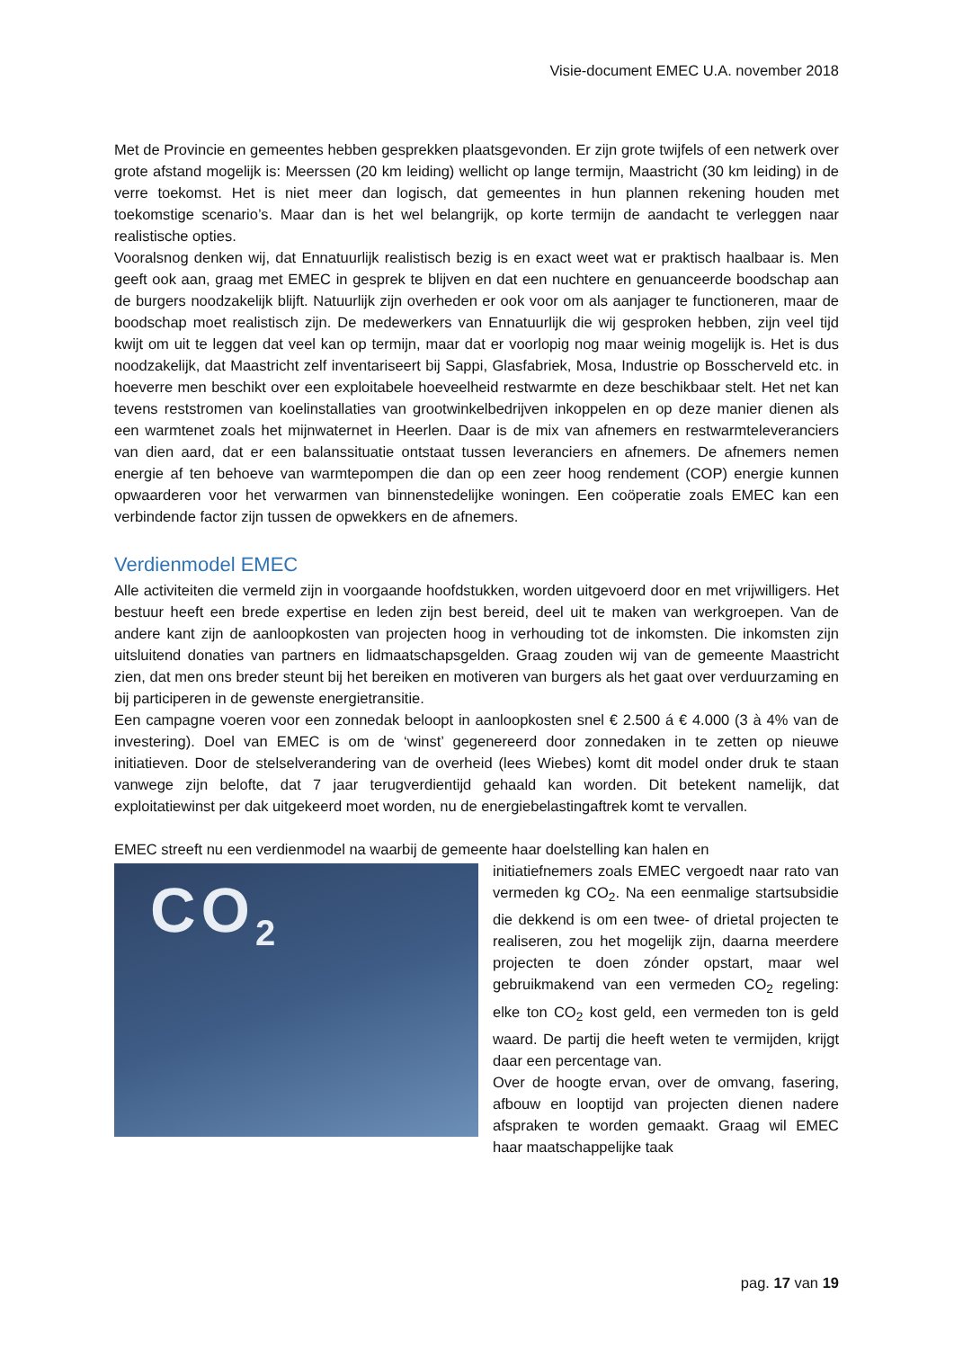Visie-document EMEC U.A. november 2018
Met de Provincie en gemeentes hebben gesprekken plaatsgevonden. Er zijn grote twijfels of een netwerk over grote afstand mogelijk is: Meerssen (20 km leiding) wellicht op lange termijn, Maastricht (30 km leiding) in de verre toekomst. Het is niet meer dan logisch, dat gemeentes in hun plannen rekening houden met toekomstige scenario’s. Maar dan is het wel belangrijk, op korte termijn de aandacht te verleggen naar realistische opties.
Vooralsnog denken wij, dat Ennatuurlijk realistisch bezig is en exact weet wat er praktisch haalbaar is. Men geeft ook aan, graag met EMEC in gesprek te blijven en dat een nuchtere en genuanceerde boodschap aan de burgers noodzakelijk blijft. Natuurlijk zijn overheden er ook voor om als aanjager te functioneren, maar de boodschap moet realistisch zijn. De medewerkers van Ennatuurlijk die wij gesproken hebben, zijn veel tijd kwijt om uit te leggen dat veel kan op termijn, maar dat er voorlopig nog maar weinig mogelijk is. Het is dus noodzakelijk, dat Maastricht zelf inventariseert bij Sappi, Glasfabriek, Mosa, Industrie op Bosscherveld etc. in hoeverre men beschikt over een exploitabele hoeveelheid restwarmte en deze beschikbaar stelt. Het net kan tevens reststromen van koelinstallaties van grootwinkelbedrijven inkoppelen en op deze manier dienen als een warmtenet zoals het mijnwaternet in Heerlen. Daar is de mix van afnemers en restwarmteleveranciers van dien aard, dat er een balanssituatie ontstaat tussen leveranciers en afnemers. De afnemers nemen energie af ten behoeve van warmtepompen die dan op een zeer hoog rendement (COP) energie kunnen opwaarderen voor het verwarmen van binnenstedelijke woningen. Een coöperatie zoals EMEC kan een verbindende factor zijn tussen de opwekkers en de afnemers.
Verdienmodel EMEC
Alle activiteiten die vermeld zijn in voorgaande hoofdstukken, worden uitgevoerd door en met vrijwilligers. Het bestuur heeft een brede expertise en leden zijn best bereid, deel uit te maken van werkgroepen. Van de andere kant zijn de aanloopkosten van projecten hoog in verhouding tot de inkomsten. Die inkomsten zijn uitsluitend donaties van partners en lidmaatschapsgelden. Graag zouden wij van de gemeente Maastricht zien, dat men ons breder steunt bij het bereiken en motiveren van burgers als het gaat over verduurzaming en bij participeren in de gewenste energietransitie.
Een campagne voeren voor een zonnedak beloopt in aanloopkosten snel € 2.500 á € 4.000 (3 à 4% van de investering). Doel van EMEC is om de ‘winst’ gegenereerd door zonnedaken in te zetten op nieuwe initiatieven. Door de stelselverandering van de overheid (lees Wiebes) komt dit model onder druk te staan vanwege zijn belofte, dat 7 jaar terugverdientijd gehaald kan worden. Dit betekent namelijk, dat exploitatiewinst per dak uitgekeerd moet worden, nu de energiebelastingaftrek komt te vervallen.
EMEC streeft nu een verdienmodel na waarbij de gemeente haar doelstelling kan halen en
CO<sub>2</sub>
initiatiefnemers zoals EMEC vergoedt naar rato van vermeden kg CO<sub>2</sub>. Na een eenmalige startsubsidie die dekkend is om een twee- of drietal projecten te realiseren, zou het mogelijk zijn, daarna meerdere projecten te doen zónder opstart, maar wel gebruikmakend van een vermeden CO<sub>2</sub> regeling: elke ton CO<sub>2</sub> kost geld, een vermeden ton is geld waard. De partij die heeft weten te vermijden, krijgt daar een percentage van.
Over de hoogte ervan, over de omvang, fasering, afbouw en looptijd van projecten dienen nadere afspraken te worden gemaakt. Graag wil EMEC haar maatschappelijke taak
pag. 17 van 19